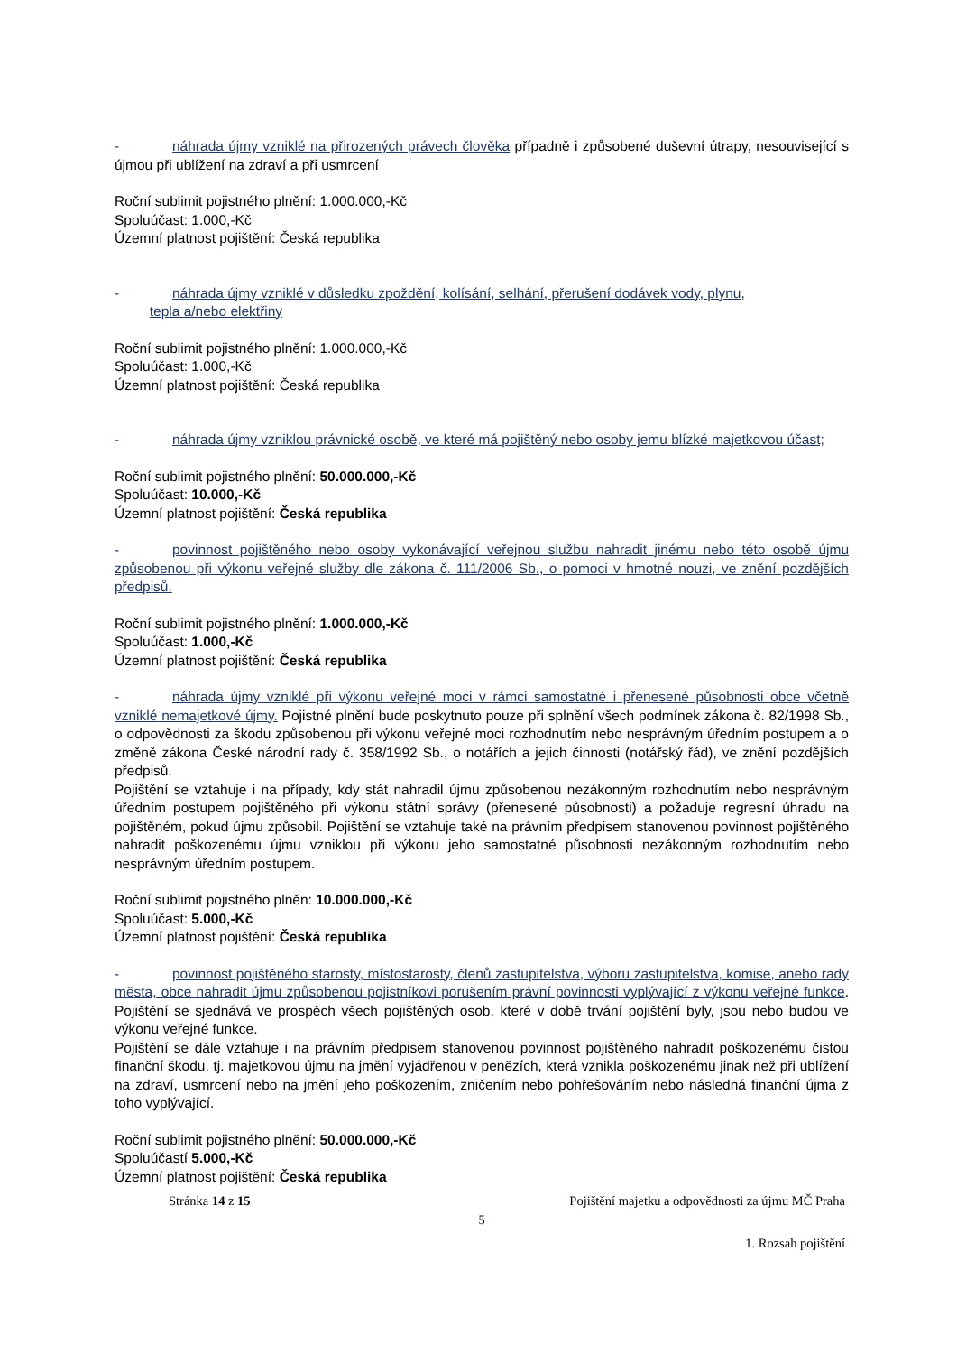- náhrada újmy vzniklé na přirozených právech člověka případně i způsobené duševní útrapy, nesouvisející s újmou při ublížení na zdraví a při usmrcení
Roční sublimit pojistného plnění: 1.000.000,-Kč
Spoluúčast: 1.000,-Kč
Územní platnost pojištění: Česká republika
- náhrada újmy vzniklé v důsledku zpoždění, kolísání, selhání, přerušení dodávek vody, plynu,
tepla a/nebo elektřiny
Roční sublimit pojistného plnění: 1.000.000,-Kč
Spoluúčast: 1.000,-Kč
Územní platnost pojištění: Česká republika
- náhrada újmy vzniklou právnické osobě, ve které má pojištěný nebo osoby jemu blízké majetkovou účast;
Roční sublimit pojistného plnění: 50.000.000,-Kč
Spoluúčast: 10.000,-Kč
Územní platnost pojištění: Česká republika
- povinnost pojištěného nebo osoby vykonávající veřejnou službu nahradit jinému nebo této osobě újmu způsobenou při výkonu veřejné služby dle zákona č. 111/2006 Sb., o pomoci v hmotné nouzi, ve znění pozdějších předpisů.
Roční sublimit pojistného plnění: 1.000.000,-Kč
Spoluúčast: 1.000,-Kč
Územní platnost pojištění: Česká republika
- náhrada újmy vzniklé při výkonu veřejné moci v rámci samostatné i přenesené působnosti obce včetně vzniklé nemajetkové újmy. Pojistné plnění bude poskytnuto pouze při splnění všech podmínek zákona č. 82/1998 Sb., o odpovědnosti za škodu způsobenou při výkonu veřejné moci rozhodnutím nebo nesprávným úředním postupem a o změně zákona České národní rady č. 358/1992 Sb., o notářích a jejich činnosti (notářský řád), ve znění pozdějších předpisů.
Pojištění se vztahuje i na případy, kdy stát nahradil újmu způsobenou nezákonným rozhodnutím nebo nesprávným úředním postupem pojištěného při výkonu státní správy (přenesené působnosti) a požaduje regresní úhradu na pojištěném, pokud újmu způsobil. Pojištění se vztahuje také na právním předpisem stanovenou povinnost pojištěného nahradit poškozenému újmu vzniklou při výkonu jeho samostatné působnosti nezákonným rozhodnutím nebo nesprávným úředním postupem.
Roční sublimit pojistného plněn: 10.000.000,-Kč
Spoluúčast: 5.000,-Kč
Územní platnost pojištění: Česká republika
- povinnost pojištěného starosty, místostarosty, členů zastupitelstva, výboru zastupitelstva, komise, anebo rady města, obce nahradit újmu způsobenou pojistníkovi porušením právní povinnosti vyplývající z výkonu veřejné funkce. Pojištění se sjednává ve prospěch všech pojištěných osob, které v době trvání pojištění byly, jsou nebo budou ve výkonu veřejné funkce.
Pojištění se dále vztahuje i na právním předpisem stanovenou povinnost pojištěného nahradit poškozenému čistou finanční škodu, tj. majetkovou újmu na jmění vyjádřenou v penězích, která vznikla poškozenému jinak než při ublížení na zdraví, usmrcení nebo na jmění jeho poškozením, zničením nebo pohřešováním nebo následná finanční újma z toho vyplývající.
Roční sublimit pojistného plnění: 50.000.000,-Kč
Spoluúčastí 5.000,-Kč
Územní platnost pojištění: Česká republika
Stránka 14 z 15 Pojištění majetku a odpovědnosti za újmu MČ Praha
5
1. Rozsah pojištění